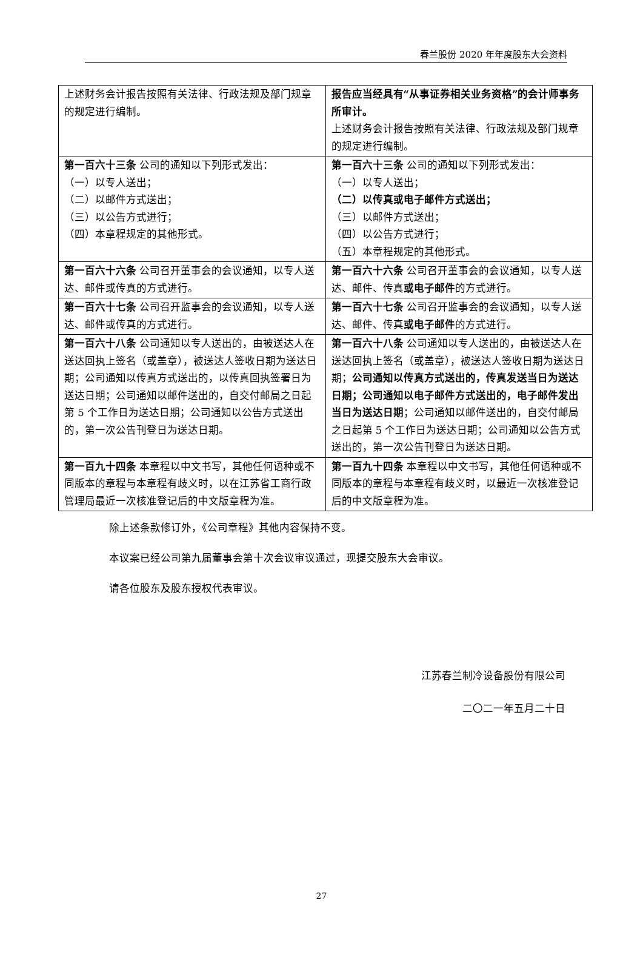春兰股份 2020 年年度股东大会资料
| 上述财务会计报告按照有关法律、行政法规及部门规章的规定进行编制。 | 报告应当经具有“从事证券相关业务资格”的会计师事务所审计。 上述财务会计报告按照有关法律、行政法规及部门规章的规定进行编制。 |
| 第一百六十三条 公司的通知以下列形式发出： （一）以专人送出； （二）以邮件方式送出； （三）以公告方式进行； （四）本章程规定的其他形式。 | 第一百六十三条 公司的通知以下列形式发出： （一）以专人送出； （二）以传真或电子邮件方式送出； （三）以邮件方式送出； （四）以公告方式进行； （五）本章程规定的其他形式。 |
| 第一百六十六条 公司召开董事会的会议通知，以专人送达、邮件或传真的方式进行。 | 第一百六十六条 公司召开董事会的会议通知，以专人送达、邮件、传真 或电子邮件 的方式进行。 |
| 第一百六十七条 公司召开监事会的会议通知，以专人送达、邮件或传真的方式进行。 | 第一百六十七条 公司召开监事会的会议通知，以专人送达、邮件、传真 或电子邮件 的方式进行。 |
| 第一百六十八条 公司通知以专人送出的，由被送达人在送达回执上签名（或盖章），被送达人签收日期为送达日期；公司通知以传真方式送出的，以传真回执签署日为送达日期；公司通知以邮件送出的，自交付邮局之日起第 5 个工作日为送达日期；公司通知以公告方式送出的，第一次公告刊登日为送达日期。 | 第一百六十八条 公司通知以专人送出的，由被送达人在送达回执上签名（或盖章），被送达人签收日期为送达日期； 公司通知以传真方式送出的，传真发送当日为送达日期；公司通知以电子邮件方式送出的，电子邮件发出当日为送达日期 ；公司通知以邮件送出的，自交付邮局之日起第 5 个工作日为送达日期；公司通知以公告方式送出的，第一次公告刊登日为送达日期。 |
| 第一百九十四条 本章程以中文书写，其他任何语种或不同版本的章程与本章程有歧义时，以在江苏省工商行政管理局最近一次核准登记后的中文版章程为准。 | 第一百九十四条 本章程以中文书写，其他任何语种或不同版本的章程与本章程有歧义时，以最近一次核准登记后的中文版章程为准。 |
除上述条款修订外，《公司章程》其他内容保持不变。
本议案已经公司第九届董事会第十次会议审议通过，现提交股东大会审议。
请各位股东及股东授权代表审议。
江苏春兰制冷设备股份有限公司
二〇二一年五月二十日
27